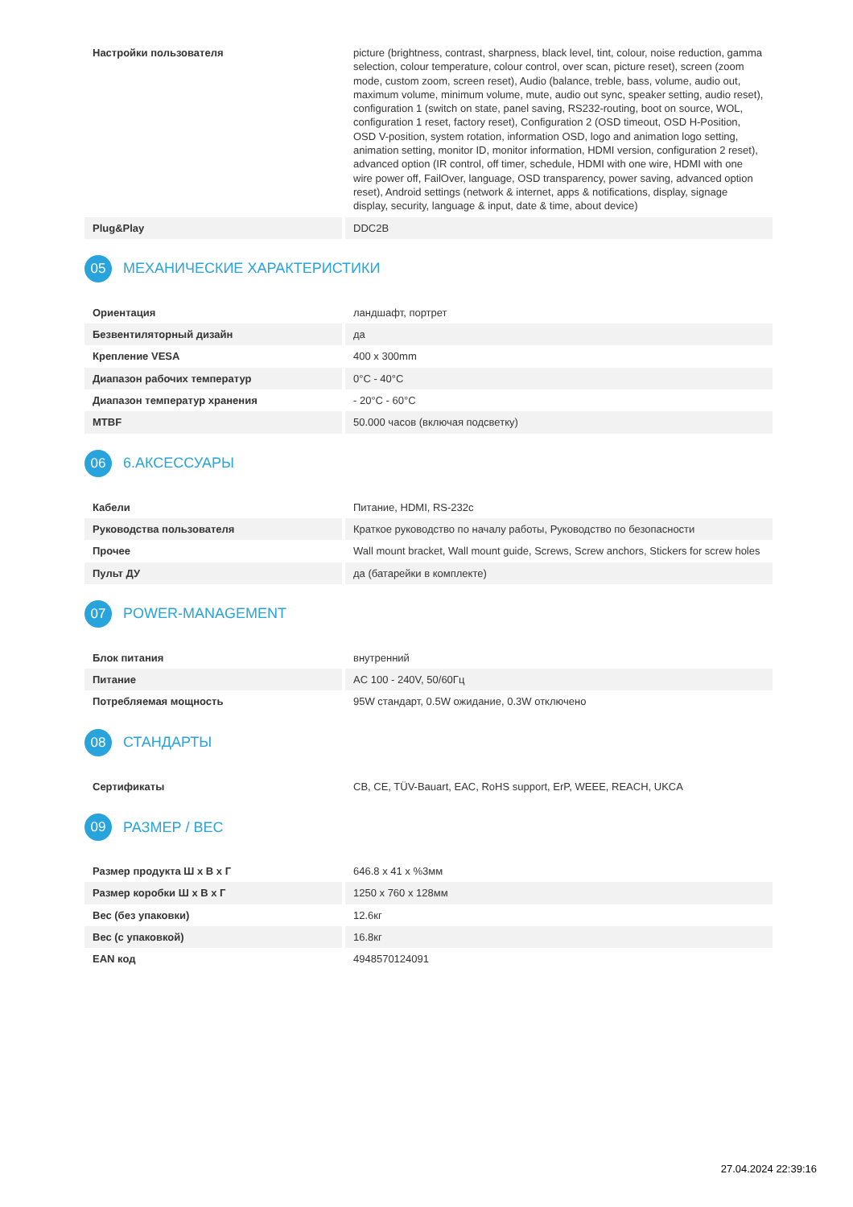| Настройки пользователя | picture (brightness, contrast, sharpness, black level, tint, colour, noise reduction, gamma selection, colour temperature, colour control, over scan, picture reset), screen (zoom mode, custom zoom, screen reset), Audio (balance, treble, bass, volume, audio out, maximum volume, minimum volume, mute, audio out sync, speaker setting, audio reset), configuration 1 (switch on state, panel saving, RS232-routing, boot on source, WOL, configuration 1 reset, factory reset), Configuration 2 (OSD timeout, OSD H-Position, OSD V-position, system rotation, information OSD, logo and animation logo setting, animation setting, monitor ID, monitor information, HDMI version, configuration 2 reset), advanced option (IR control, off timer, schedule, HDMI with one wire, HDMI with one wire power off, FailOver, language, OSD transparency, power saving, advanced option reset), Android settings (network & internet, apps & notifications, display, signage display, security, language & input, date & time, about device) |
| Plug&Play | DDC2B |
05 МЕХАНИЧЕСКИЕ ХАРАКТЕРИСТИКИ
| Ориентация | ландшафт, портрет |
| Безвентиляторный дизайн | да |
| Крепление VESA | 400 x 300mm |
| Диапазон рабочих температур | 0°C - 40°C |
| Диапазон температур хранения | - 20°C - 60°C |
| MTBF | 50.000 часов (включая подсветку) |
06 6.АКСЕССУАРЫ
| Кабели | Питание, HDMI, RS-232c |
| Руководства пользователя | Краткое руководство по началу работы, Руководство по безопасности |
| Прочее | Wall mount bracket, Wall mount guide, Screws, Screw anchors, Stickers for screw holes |
| Пульт ДУ | да (батарейки в комплекте) |
07 POWER-MANAGEMENT
| Блок питания | внутренний |
| Питание | AC 100 - 240V, 50/60Гц |
| Потребляемая мощность | 95W стандарт, 0.5W ожидание, 0.3W отключено |
08 СТАНДАРТЫ
| Сертификаты | CB, CE, TÜV-Bauart, EAC, RoHS support, ErP, WEEE, REACH, UKCA |
09 РАЗМЕР / ВЕС
| Размер продукта Ш x В x Г | 646.8 x 41 x %3мм |
| Размер коробки Ш x В x Г | 1250 x 760 x 128мм |
| Вес (без упаковки) | 12.6кг |
| Вес (с упаковкой) | 16.8кг |
| EAN код | 4948570124091 |
27.04.2024 22:39:16